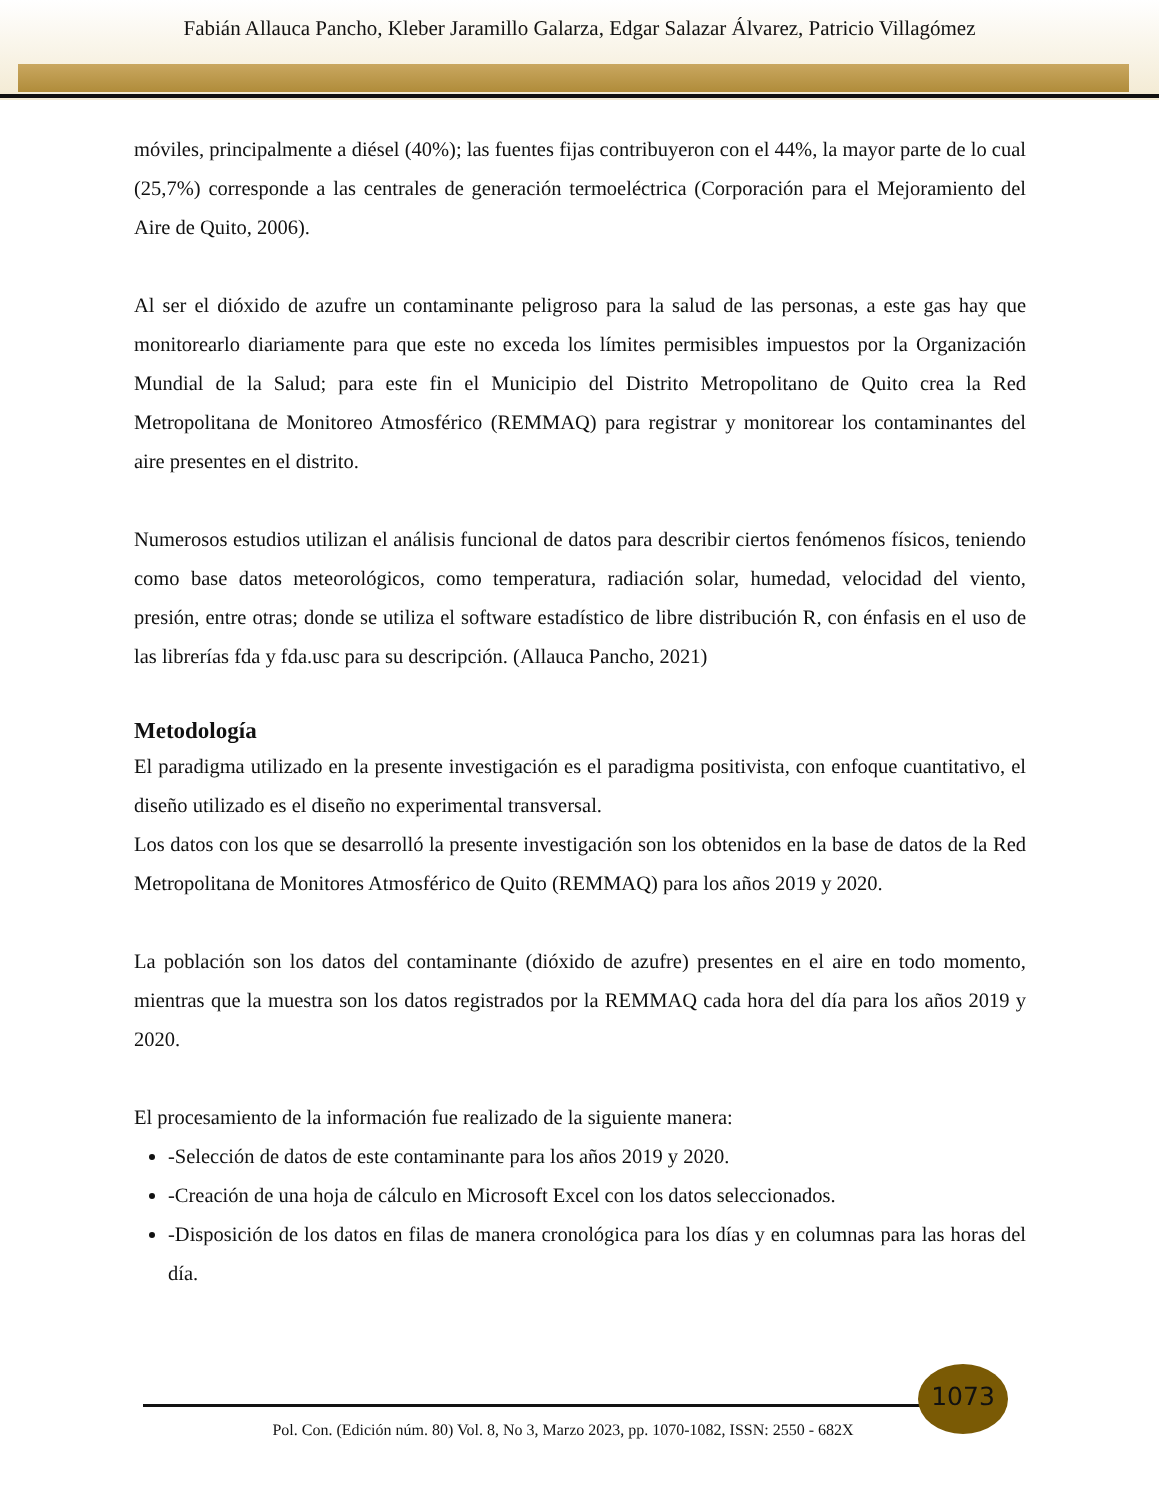Fabián Allauca Pancho, Kleber Jaramillo Galarza, Edgar Salazar Álvarez, Patricio Villagómez
móviles, principalmente a diésel (40%); las fuentes fijas contribuyeron con el 44%, la mayor parte de lo cual (25,7%) corresponde a las centrales de generación termoeléctrica (Corporación para el Mejoramiento del Aire de Quito, 2006).
Al ser el dióxido de azufre un contaminante peligroso para la salud de las personas, a este gas hay que monitorearlo diariamente para que este no exceda los límites permisibles impuestos por la Organización Mundial de la Salud; para este fin el Municipio del Distrito Metropolitano de Quito crea la Red Metropolitana de Monitoreo Atmosférico (REMMAQ) para registrar y monitorear los contaminantes del aire presentes en el distrito.
Numerosos estudios utilizan el análisis funcional de datos para describir ciertos fenómenos físicos, teniendo como base datos meteorológicos, como temperatura, radiación solar, humedad, velocidad del viento, presión, entre otras; donde se utiliza el software estadístico de libre distribución R, con énfasis en el uso de las librerías fda y fda.usc para su descripción. (Allauca Pancho, 2021)
Metodología
El paradigma utilizado en la presente investigación es el paradigma positivista, con enfoque cuantitativo, el diseño utilizado es el diseño no experimental transversal.
Los datos con los que se desarrolló la presente investigación son los obtenidos en la base de datos de la Red Metropolitana de Monitores Atmosférico de Quito (REMMAQ) para los años 2019 y 2020.
La población son los datos del contaminante (dióxido de azufre) presentes en el aire en todo momento, mientras que la muestra son los datos registrados por la REMMAQ cada hora del día para los años 2019 y 2020.
El procesamiento de la información fue realizado de la siguiente manera:
-Selección de datos de este contaminante para los años 2019 y 2020.
-Creación de una hoja de cálculo en Microsoft Excel con los datos seleccionados.
-Disposición de los datos en filas de manera cronológica para los días y en columnas para las horas del día.
1073
Pol. Con. (Edición núm. 80) Vol. 8, No 3, Marzo 2023, pp. 1070-1082, ISSN: 2550 - 682X